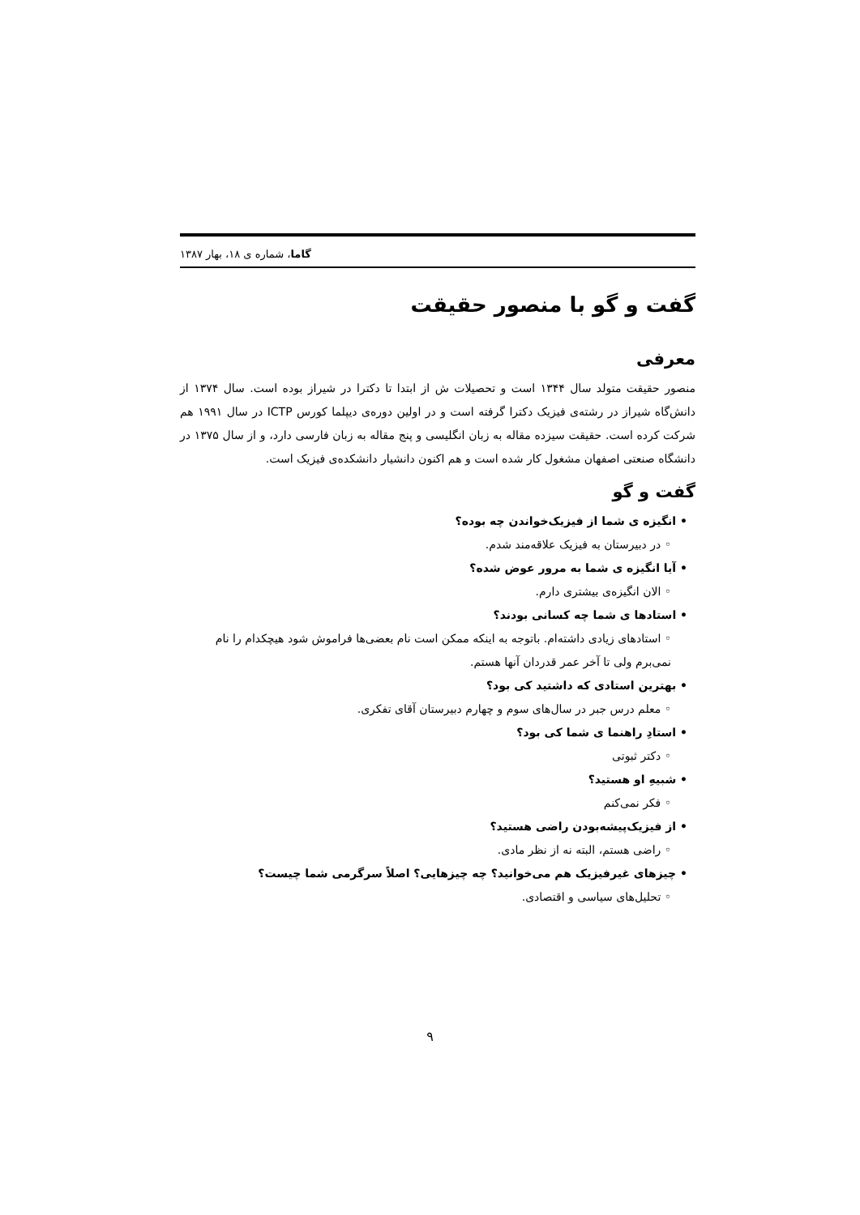گاما، شماره ی ۱۸، بهار ۱۳۸۷
گفت و گو با منصور حقیقت
معرفی
منصور حقیقت متولد سال ۱۳۴۴ است و تحصیلات ش از ابتدا تا دکترا در شیراز بوده است. سال ۱۳۷۴ از دانش‌گاه شیراز در رشته‌ی فیزیک دکترا گرفته است و در اولین دوره‌ی دیپلما کورس ICTP در سال ۱۹۹۱ هم شرکت کرده است. حقیقت سیزده مقاله به زبان انگلیسی و پنج مقاله به زبان فارسی دارد، و از سال ۱۳۷۵ در دانشگاه صنعتی اصفهان مشغول کار شده است و هم اکنون دانشیار دانشکده‌ی فیزیک است.
گفت و گو
• انگیزه ی شما از فیزیک‌خواندن چه بوده؟
◦ در دبیرستان به فیزیک علاقه‌مند شدم.
• آیا انگیزه ی شما به مرور عوض شده؟
◦ الان انگیزه‌ی بیشتری دارم.
• استادها ی شما چه کسانی بودند؟
◦ استادهای زیادی داشته‌ام. باتوجه به اینکه ممکن است نام بعضی‌ها فراموش شود هیچکدام را نام نمی‌برم ولی تا آخر عمر قدردان آنها هستم.
• بهترین استادی که داشتید کی بود؟
◦ معلم درس جبر در سال‌های سوم و چهارم دبیرستان آقای تفکری.
• استادِ راهنما ی شما کی بود؟
◦ دکتر ثبوتی
• شبیهِ او هستید؟
◦ فکر نمی‌کنم
• از فیزیک‌پیشه‌بودن راضی هستید؟
◦ راضی هستم، البته نه از نظر مادی.
• چیزهای غیرفیزیک هم می‌خوانید؟ چه چیزهایی؟ اصلاً سرگرمی شما چیست؟
◦ تحلیل‌های سیاسی و اقتصادی.
۹